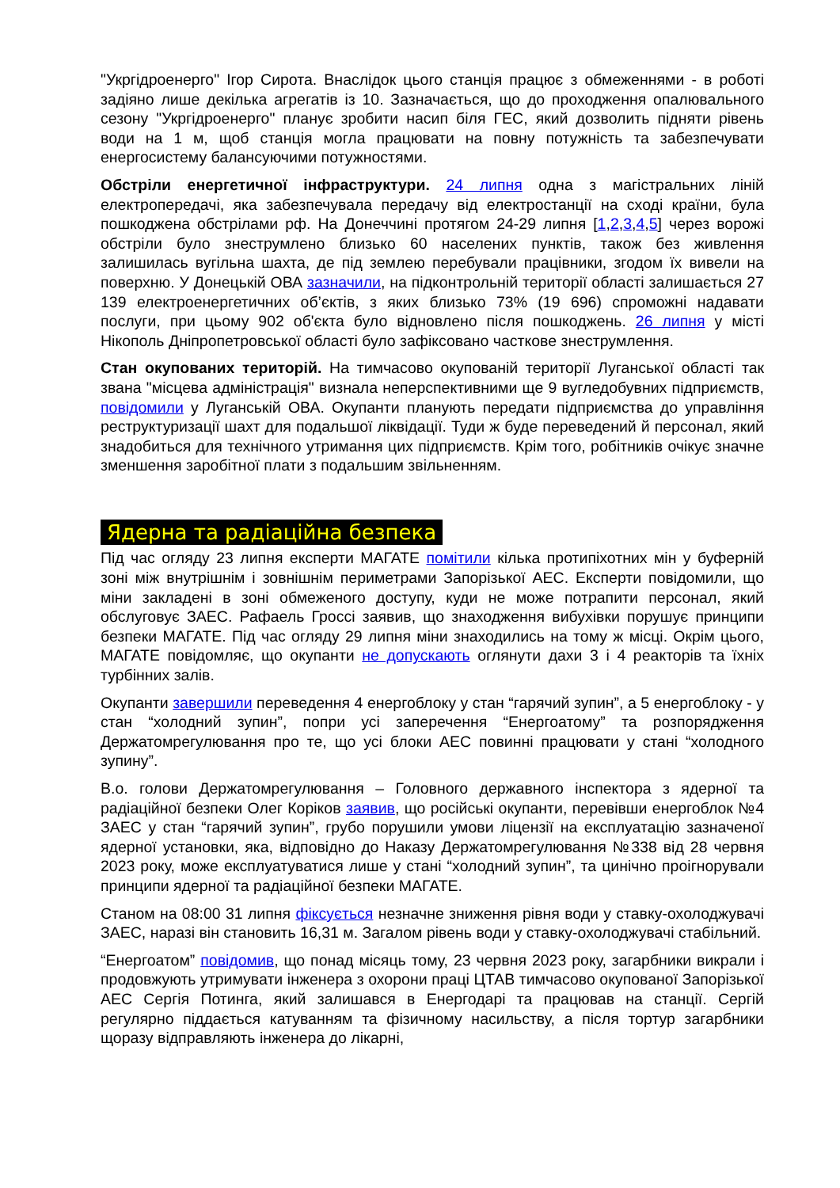"Укргідроенерго" Ігор Сирота. Внаслідок цього станція працює з обмеженнями - в роботі задіяно лише декілька агрегатів із 10. Зазначається, що до проходження опалювального сезону "Укргідроенерго" планує зробити насип біля ГЕС, який дозволить підняти рівень води на 1 м, щоб станція могла працювати на повну потужність та забезпечувати енергосистему балансуючими потужностями.
Обстріли енергетичної інфраструктури. 24 липня одна з магістральних ліній електропередачі, яка забезпечувала передачу від електростанції на сході країни, була пошкоджена обстрілами рф. На Донеччині протягом 24-29 липня [1,2,3,4,5] через ворожі обстріли було знеструмлено близько 60 населених пунктів, також без живлення залишилась вугільна шахта, де під землею перебували працівники, згодом їх вивели на поверхню. У Донецькій ОВА зазначили, на підконтрольній території області залишається 27 139 електроенергетичних об’єктів, з яких близько 73% (19 696) спроможні надавати послуги, при цьому 902 об'єкта було відновлено після пошкоджень. 26 липня у місті Нікополь Дніпропетровської області було зафіксовано часткове знеструмлення.
Стан окупованих територій. На тимчасово окупованій території Луганської області так звана "місцева адміністрація" визнала неперспективними ще 9 вугледобувних підприємств, повідомили у Луганській ОВА. Окупанти планують передати підприємства до управління реструктуризації шахт для подальшої ліквідації. Туди ж буде переведений й персонал, який знадобиться для технічного утримання цих підприємств. Крім того, робітників очікує значне зменшення заробітної плати з подальшим звільненням.
Ядерна та радіаційна безпека
Під час огляду 23 липня експерти МАГАТЕ помітили кілька протипіхотних мін у буферній зоні між внутрішнім і зовнішнім периметрами Запорізької АЕС. Експерти повідомили, що міни закладені в зоні обмеженого доступу, куди не може потрапити персонал, який обслуговує ЗАЕС. Рафаель Гроссі заявив, що знаходження вибухівки порушує принципи безпеки МАГАТЕ. Під час огляду 29 липня міни знаходились на тому ж місці. Окрім цього, МАГАТЕ повідомляє, що окупанти не допускають оглянути дахи 3 і 4 реакторів та їхніх турбінних залів.
Окупанти завершили переведення 4 енергоблоку у стан “гарячий зупин”, а 5 енергоблоку - у стан “холодний зупин”, попри усі заперечення “Енергоатому” та розпорядження Держатомрегулювання про те, що усі блоки АЕС повинні працювати у стані “холодного зупину”.
В.о. голови Держатомрегулювання – Головного державного інспектора з ядерної та радіаційної безпеки Олег Коріков заявив, що російські окупанти, перевівши енергоблок №4 ЗАЕС у стан “гарячий зупин”, грубо порушили умови ліцензії на експлуатацію зазначеної ядерної установки, яка, відповідно до Наказу Держатомрегулювання №338 від 28 червня 2023 року, може експлуатуватися лише у стані “холодний зупин”, та цинічно проігнорували принципи ядерної та радіаційної безпеки МАГАТЕ.
Станом на 08:00 31 липня фіксується незначне зниження рівня води у ставку-охолоджувачі ЗАЕС, наразі він становить 16,31 м. Загалом рівень води у ставку-охолоджувачі стабільний.
“Енергоатом” повідомив, що понад місяць тому, 23 червня 2023 року, загарбники викрали і продовжують утримувати інженера з охорони праці ЦТАВ тимчасово окупованої Запорізької АЕС Сергія Потинга, який залишався в Енергодарі та працював на станції. Сергій регулярно піддається катуванням та фізичному насильству, а після тортур загарбники щоразу відправляють інженера до лікарні,